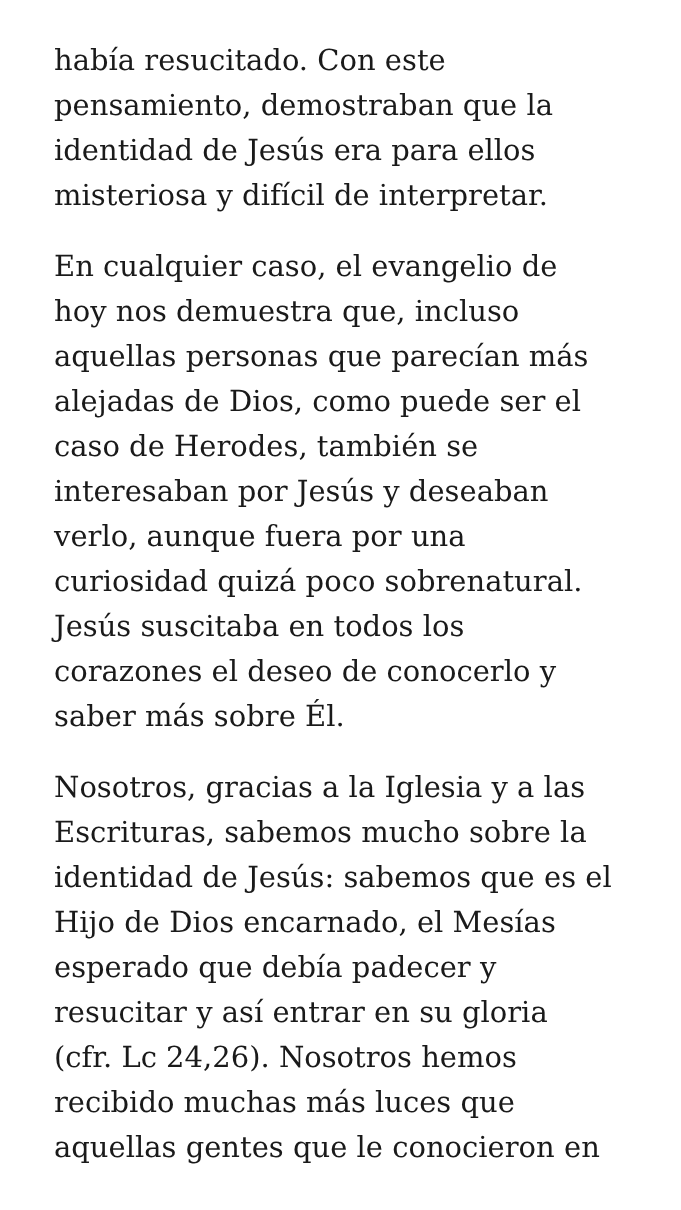había resucitado. Con este
pensamiento, demostraban que la
identidad de Jesús era para ellos
misteriosa y difícil de interpretar.
En cualquier caso, el evangelio de
hoy nos demuestra que, incluso
aquellas personas que parecían más
alejadas de Dios, como puede ser el
caso de Herodes, también se
interesaban por Jesús y deseaban
verlo, aunque fuera por una
curiosidad quizá poco sobrenatural.
Jesús suscitaba en todos los
corazones el deseo de conocerlo y
saber más sobre Él.
Nosotros, gracias a la Iglesia y a las
Escrituras, sabemos mucho sobre la
identidad de Jesús: sabemos que es el
Hijo de Dios encarnado, el Mesías
esperado que debía padecer y
resucitar y así entrar en su gloria
(cfr. Lc 24,26). Nosotros hemos
recibido muchas más luces que
aquellas gentes que le conocieron en